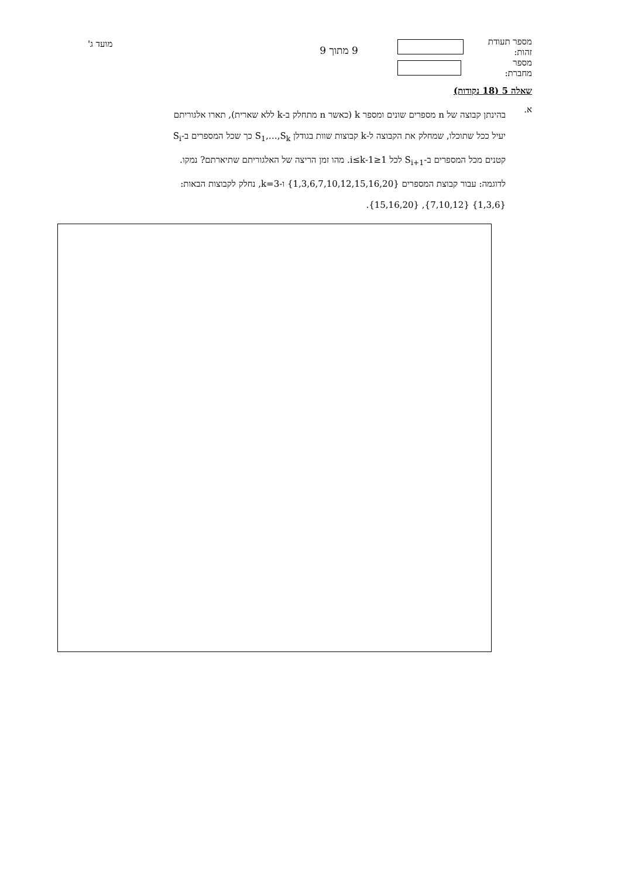מספר תעודת זהות:
מספר מחברת:
9 מתוך 9
מועד ג'
שאלה 5 (18 נקודות)
א.
בהינתן קבוצה של n מספרים שונים ומספר k (כאשר n מתחלק ב-k ללא שארית), תארו אלגוריתם יעיל ככל שתוכלו, שמחלק את הקבוצה ל-k קבוצות שוות בגודלן S<sub>1</sub>,…,S<sub>k</sub> כך שכל המספרים ב-S<sub>i</sub> קטנים מכל המספרים ב-S<sub>i+1</sub> לכל 1≤i≤k-1. מהו זמן הריצה של האלגוריתם שתיארתם? נמקו.
לדוגמה: עבור קבוצת המספרים {1,3,6,7,10,12,15,16,20} ו-k=3, נחלק לקבוצות הבאות: {1,3,6} {7,10,12}, {15,16,20}.